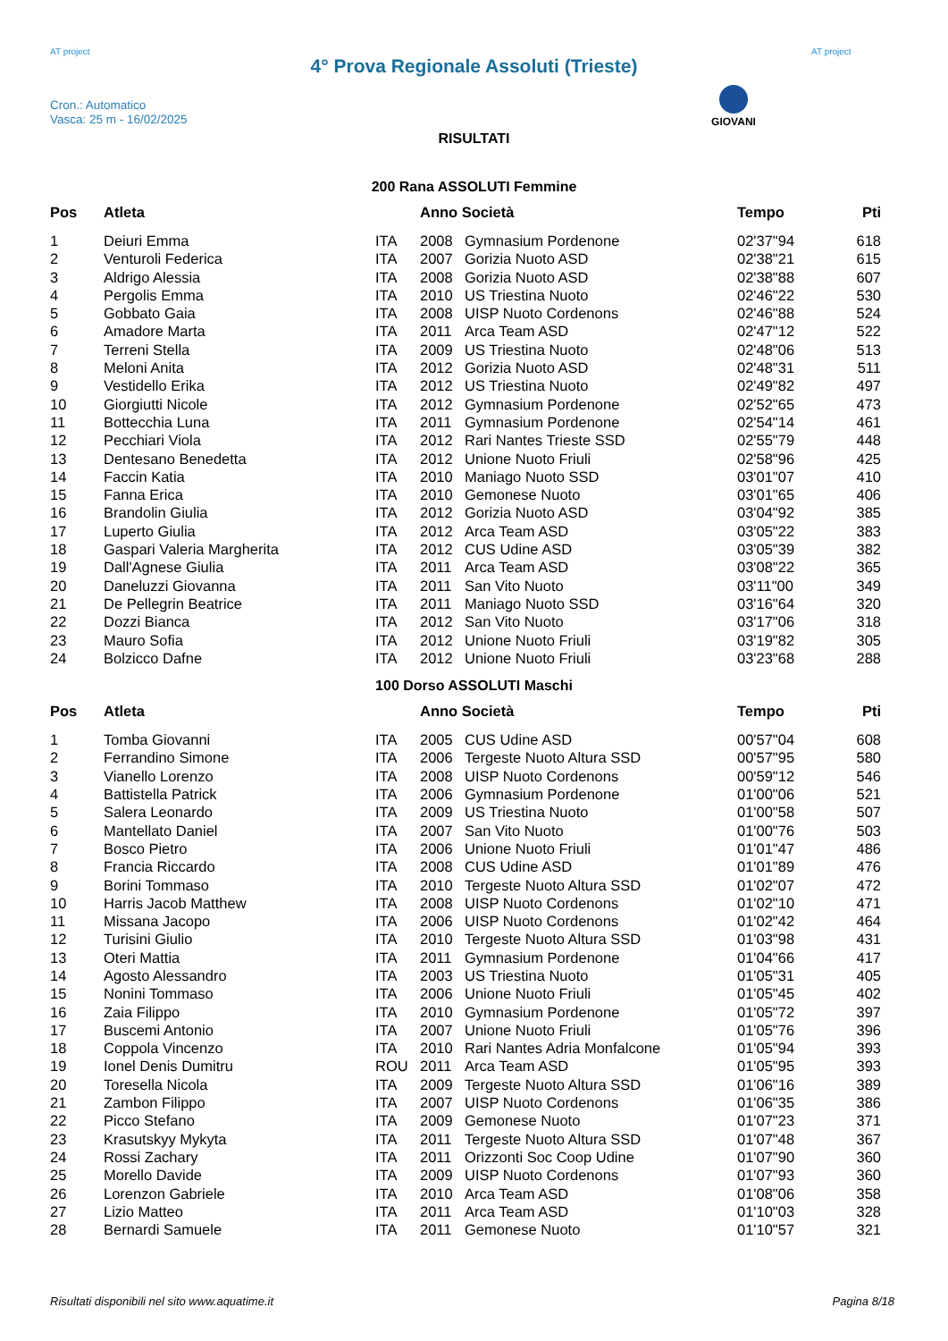AT project
4° Prova Regionale Assoluti (Trieste)
AT project
Cron.: Automatico
Vasca: 25 m - 16/02/2025
GIOVANI
RISULTATI
200 Rana ASSOLUTI Femmine
| Pos | Atleta | | Anno Società | | Tempo | Pti |
| --- | --- | --- | --- | --- | --- | --- |
| 1 | Deiuri Emma | ITA | 2008 | Gymnasium Pordenone | 02'37"94 | 618 |
| 2 | Venturoli Federica | ITA | 2007 | Gorizia Nuoto ASD | 02'38"21 | 615 |
| 3 | Aldrigo Alessia | ITA | 2008 | Gorizia Nuoto ASD | 02'38"88 | 607 |
| 4 | Pergolis Emma | ITA | 2010 | US Triestina Nuoto | 02'46"22 | 530 |
| 5 | Gobbato Gaia | ITA | 2008 | UISP Nuoto Cordenons | 02'46"88 | 524 |
| 6 | Amadore Marta | ITA | 2011 | Arca Team ASD | 02'47"12 | 522 |
| 7 | Terreni Stella | ITA | 2009 | US Triestina Nuoto | 02'48"06 | 513 |
| 8 | Meloni Anita | ITA | 2012 | Gorizia Nuoto ASD | 02'48"31 | 511 |
| 9 | Vestidello Erika | ITA | 2012 | US Triestina Nuoto | 02'49"82 | 497 |
| 10 | Giorgiutti Nicole | ITA | 2012 | Gymnasium Pordenone | 02'52"65 | 473 |
| 11 | Bottecchia Luna | ITA | 2011 | Gymnasium Pordenone | 02'54"14 | 461 |
| 12 | Pecchiari Viola | ITA | 2012 | Rari Nantes Trieste SSD | 02'55"79 | 448 |
| 13 | Dentesano Benedetta | ITA | 2012 | Unione Nuoto Friuli | 02'58"96 | 425 |
| 14 | Faccin Katia | ITA | 2010 | Maniago Nuoto SSD | 03'01"07 | 410 |
| 15 | Fanna Erica | ITA | 2010 | Gemonese Nuoto | 03'01"65 | 406 |
| 16 | Brandolin Giulia | ITA | 2012 | Gorizia Nuoto ASD | 03'04"92 | 385 |
| 17 | Luperto Giulia | ITA | 2012 | Arca Team ASD | 03'05"22 | 383 |
| 18 | Gaspari Valeria Margherita | ITA | 2012 | CUS Udine ASD | 03'05"39 | 382 |
| 19 | Dall'Agnese Giulia | ITA | 2011 | Arca Team ASD | 03'08"22 | 365 |
| 20 | Daneluzzi Giovanna | ITA | 2011 | San Vito Nuoto | 03'11"00 | 349 |
| 21 | De Pellegrin Beatrice | ITA | 2011 | Maniago Nuoto SSD | 03'16"64 | 320 |
| 22 | Dozzi Bianca | ITA | 2012 | San Vito Nuoto | 03'17"06 | 318 |
| 23 | Mauro Sofia | ITA | 2012 | Unione Nuoto Friuli | 03'19"82 | 305 |
| 24 | Bolzicco Dafne | ITA | 2012 | Unione Nuoto Friuli | 03'23"68 | 288 |
100 Dorso ASSOLUTI Maschi
| Pos | Atleta | | Anno Società | | Tempo | Pti |
| --- | --- | --- | --- | --- | --- | --- |
| 1 | Tomba Giovanni | ITA | 2005 | CUS Udine ASD | 00'57"04 | 608 |
| 2 | Ferrandino Simone | ITA | 2006 | Tergeste Nuoto Altura SSD | 00'57"95 | 580 |
| 3 | Vianello Lorenzo | ITA | 2008 | UISP Nuoto Cordenons | 00'59"12 | 546 |
| 4 | Battistella Patrick | ITA | 2006 | Gymnasium Pordenone | 01'00"06 | 521 |
| 5 | Salera Leonardo | ITA | 2009 | US Triestina Nuoto | 01'00"58 | 507 |
| 6 | Mantellato Daniel | ITA | 2007 | San Vito Nuoto | 01'00"76 | 503 |
| 7 | Bosco Pietro | ITA | 2006 | Unione Nuoto Friuli | 01'01"47 | 486 |
| 8 | Francia Riccardo | ITA | 2008 | CUS Udine ASD | 01'01"89 | 476 |
| 9 | Borini Tommaso | ITA | 2010 | Tergeste Nuoto Altura SSD | 01'02"07 | 472 |
| 10 | Harris Jacob Matthew | ITA | 2008 | UISP Nuoto Cordenons | 01'02"10 | 471 |
| 11 | Missana Jacopo | ITA | 2006 | UISP Nuoto Cordenons | 01'02"42 | 464 |
| 12 | Turisini Giulio | ITA | 2010 | Tergeste Nuoto Altura SSD | 01'03"98 | 431 |
| 13 | Oteri Mattia | ITA | 2011 | Gymnasium Pordenone | 01'04"66 | 417 |
| 14 | Agosto Alessandro | ITA | 2003 | US Triestina Nuoto | 01'05"31 | 405 |
| 15 | Nonini Tommaso | ITA | 2006 | Unione Nuoto Friuli | 01'05"45 | 402 |
| 16 | Zaia Filippo | ITA | 2010 | Gymnasium Pordenone | 01'05"72 | 397 |
| 17 | Buscemi Antonio | ITA | 2007 | Unione Nuoto Friuli | 01'05"76 | 396 |
| 18 | Coppola Vincenzo | ITA | 2010 | Rari Nantes Adria Monfalcone | 01'05"94 | 393 |
| 19 | Ionel Denis Dumitru | ROU | 2011 | Arca Team ASD | 01'05"95 | 393 |
| 20 | Toresella Nicola | ITA | 2009 | Tergeste Nuoto Altura SSD | 01'06"16 | 389 |
| 21 | Zambon Filippo | ITA | 2007 | UISP Nuoto Cordenons | 01'06"35 | 386 |
| 22 | Picco Stefano | ITA | 2009 | Gemonese Nuoto | 01'07"23 | 371 |
| 23 | Krasutskyy Mykyta | ITA | 2011 | Tergeste Nuoto Altura SSD | 01'07"48 | 367 |
| 24 | Rossi Zachary | ITA | 2011 | Orizzonti Soc Coop Udine | 01'07"90 | 360 |
| 25 | Morello Davide | ITA | 2009 | UISP Nuoto Cordenons | 01'07"93 | 360 |
| 26 | Lorenzon Gabriele | ITA | 2010 | Arca Team ASD | 01'08"06 | 358 |
| 27 | Lizio Matteo | ITA | 2011 | Arca Team ASD | 01'10"03 | 328 |
| 28 | Bernardi Samuele | ITA | 2011 | Gemonese Nuoto | 01'10"57 | 321 |
Risultati disponibili nel sito www.aquatime.it Pagina 8/18